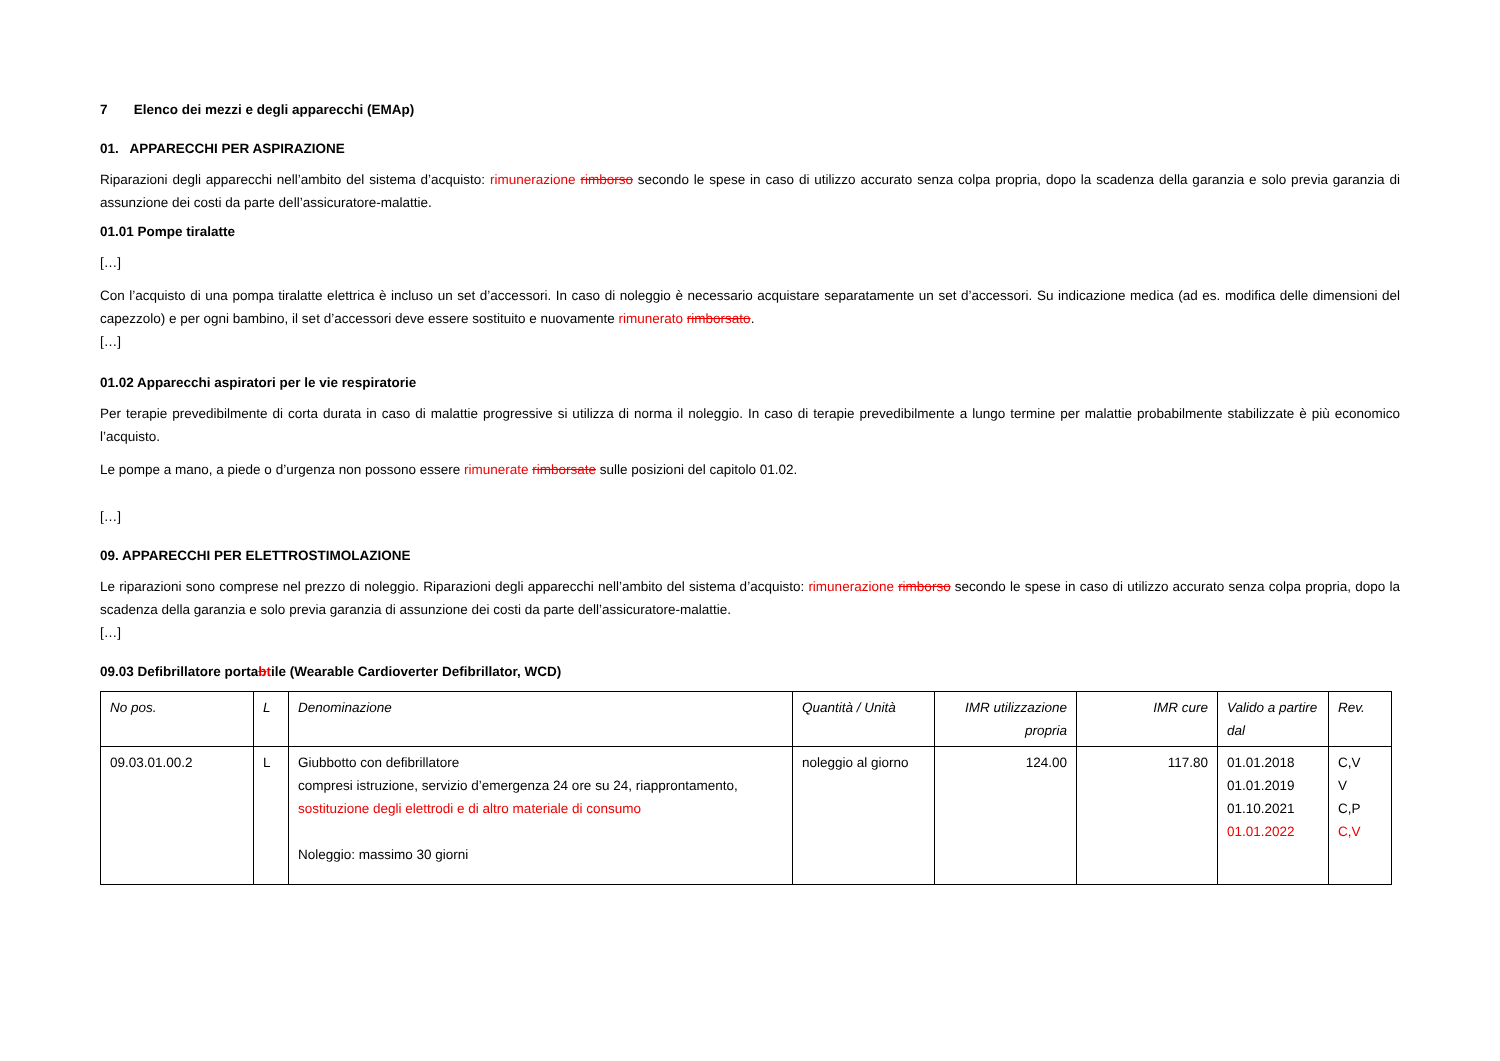7 Elenco dei mezzi e degli apparecchi (EMAp)
01. APPARECCHI PER ASPIRAZIONE
Riparazioni degli apparecchi nell’ambito del sistema d’acquisto: rimunerazione rimborso secondo le spese in caso di utilizzo accurato senza colpa propria, dopo la scadenza della garanzia e solo previa garanzia di assunzione dei costi da parte dell’assicuratore-malattie.
01.01 Pompe tiralatte
[…]
Con l’acquisto di una pompa tiralatte elettrica è incluso un set d’accessori. In caso di noleggio è necessario acquistare separatamente un set d’accessori. Su indicazione medica (ad es. modifica delle dimensioni del capezzolo) e per ogni bambino, il set d’accessori deve essere sostituito e nuovamente rimunerato rimborsato.
[…]
01.02 Apparecchi aspiratori per le vie respiratorie
Per terapie prevedibilmente di corta durata in caso di malattie progressive si utilizza di norma il noleggio. In caso di terapie prevedibilmente a lungo termine per malattie probabilmente stabilizzate è più economico l’acquisto.
Le pompe a mano, a piede o d’urgenza non possono essere rimunerate rimborsate sulle posizioni del capitolo 01.02.
[…]
09. APPARECCHI PER ELETTROSTIMOLAZIONE
Le riparazioni sono comprese nel prezzo di noleggio. Riparazioni degli apparecchi nell’ambito del sistema d’acquisto: rimunerazione rimborso secondo le spese in caso di utilizzo accurato senza colpa propria, dopo la scadenza della garanzia e solo previa garanzia di assunzione dei costi da parte dell’assicuratore-malattie.
[…]
09.03 Defibrillatore portabtile (Wearable Cardioverter Defibrillator, WCD)
| No pos. | L | Denominazione | Quantità / Unità | IMR utilizzazione propria | IMR cure | Valido a partire dal | Rev. |
| --- | --- | --- | --- | --- | --- | --- | --- |
| 09.03.01.00.2 | L | Giubbotto con defibrillatore compresi istruzione, servizio d’emergenza 24 ore su 24, riapprontamento, sostituzione degli elettrodi e di altro materiale di consumo Noleggio: massimo 30 giorni | noleggio al giorno | 124.00 | 117.80 | 01.01.2018 01.01.2019 01.10.2021 01.01.2022 | C,V V C,P C,V |